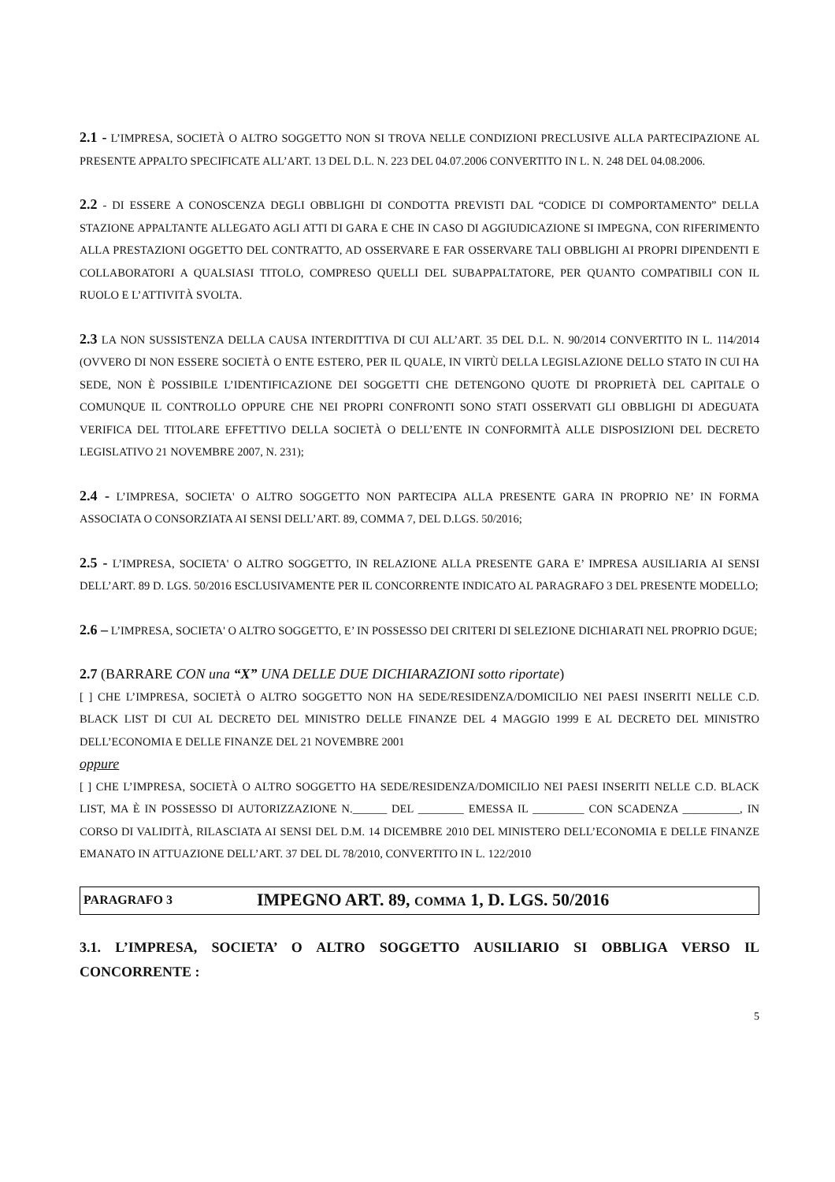2.1 - L’IMPRESA, SOCIETÀ O ALTRO SOGGETTO NON SI TROVA NELLE CONDIZIONI PRECLUSIVE ALLA PARTECIPAZIONE AL PRESENTE APPALTO SPECIFICATE ALL’ART. 13 DEL D.L. N. 223 DEL 04.07.2006 CONVERTITO IN L. N. 248 DEL 04.08.2006.
2.2 - DI ESSERE A CONOSCENZA DEGLI OBBLIGHI DI CONDOTTA PREVISTI DAL “CODICE DI COMPORTAMENTO” DELLA STAZIONE APPALTANTE ALLEGATO AGLI ATTI DI GARA E CHE IN CASO DI AGGIUDICAZIONE SI IMPEGNA, CON RIFERIMENTO ALLA PRESTAZIONI OGGETTO DEL CONTRATTO, AD OSSERVARE E FAR OSSERVARE TALI OBBLIGHI AI PROPRI DIPENDENTI E COLLABORATORI A QUALSIASI TITOLO, COMPRESO QUELLI DEL SUBAPPALTATORE, PER QUANTO COMPATIBILI CON IL RUOLO E L’ATTIVITÀ SVOLTA.
2.3 LA NON SUSSISTENZA DELLA CAUSA INTERDITTIVA DI CUI ALL’ART. 35 DEL D.L. N. 90/2014 CONVERTITO IN L. 114/2014 (OVVERO DI NON ESSERE SOCIETÀ O ENTE ESTERO, PER IL QUALE, IN VIRTÙ DELLA LEGISLAZIONE DELLO STATO IN CUI HA SEDE, NON È POSSIBILE L’IDENTIFICAZIONE DEI SOGGETTI CHE DETENGONO QUOTE DI PROPRIETÀ DEL CAPITALE O COMUNQUE IL CONTROLLO OPPURE CHE NEI PROPRI CONFRONTI SONO STATI OSSERVATI GLI OBBLIGHI DI ADEGUATA VERIFICA DEL TITOLARE EFFETTIVO DELLA SOCIETÀ O DELL’ENTE IN CONFORMITÀ ALLE DISPOSIZIONI DEL DECRETO LEGISLATIVO 21 NOVEMBRE 2007, N. 231);
2.4 - L’IMPRESA, SOCIETA' O ALTRO SOGGETTO NON PARTECIPA ALLA PRESENTE GARA IN PROPRIO NE’ IN FORMA ASSOCIATA O CONSORZIATA AI SENSI DELL’ART. 89, COMMA 7, DEL D.LGS. 50/2016;
2.5 - L’IMPRESA, SOCIETA' O ALTRO SOGGETTO, IN RELAZIONE ALLA PRESENTE GARA E’ IMPRESA AUSILIARIA AI SENSI DELL’ART. 89 D. LGS. 50/2016 ESCLUSIVAMENTE PER IL CONCORRENTE INDICATO AL PARAGRAFO 3 DEL PRESENTE MODELLO;
2.6 – L’IMPRESA, SOCIETA' O ALTRO SOGGETTO, E’ IN POSSESSO DEI CRITERI DI SELEZIONE DICHIARATI NEL PROPRIO DGUE;
2.7 (BARRARE CON una “X” UNA DELLE DUE DICHIARAZIONI sotto riportate)
[ ] CHE L’IMPRESA, SOCIETÀ O ALTRO SOGGETTO NON HA SEDE/RESIDENZA/DOMICILIO NEI PAESI INSERITI NELLE C.D. BLACK LIST DI CUI AL DECRETO DEL MINISTRO DELLE FINANZE DEL 4 MAGGIO 1999 E AL DECRETO DEL MINISTRO DELL’ECONOMIA E DELLE FINANZE DEL 21 NOVEMBRE 2001
oppure
[ ] CHE L’IMPRESA, SOCIETÀ O ALTRO SOGGETTO HA SEDE/RESIDENZA/DOMICILIO NEI PAESI INSERITI NELLE C.D. BLACK LIST, MA È IN POSSESSO DI AUTORIZZAZIONE N.______ DEL ________ EMESSA IL _________ CON SCADENZA __________, IN CORSO DI VALIDITÀ, RILASCIATA AI SENSI DEL D.M. 14 DICEMBRE 2010 DEL MINISTERO DELL’ECONOMIA E DELLE FINANZE EMANATO IN ATTUAZIONE DELL’ART. 37 DEL DL 78/2010, CONVERTITO IN L. 122/2010
PARAGRAFO 3 IMPEGNO ART. 89, COMMA 1, D. LGS. 50/2016
3.1. L’IMPRESA, SOCIETA’ O ALTRO SOGGETTO AUSILIARIO SI OBBLIGA VERSO IL CONCORRENTE :
5